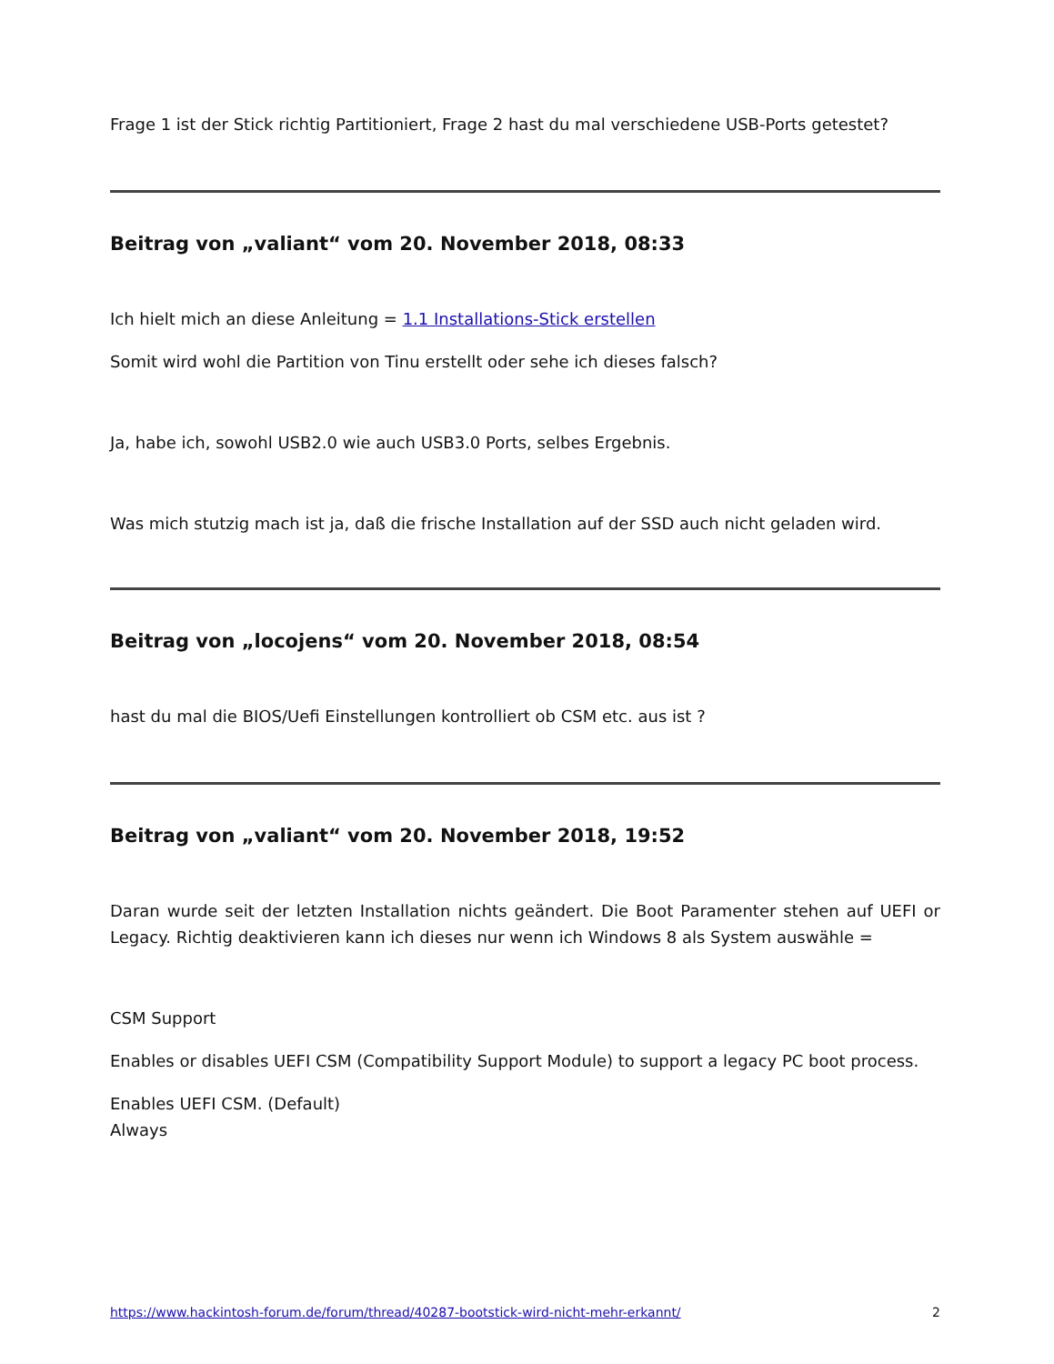Frage 1 ist der Stick richtig Partitioniert, Frage 2 hast du mal verschiedene USB-Ports getestet?
Beitrag von „valiant“ vom 20. November 2018, 08:33
Ich hielt mich an diese Anleitung = 1.1 Installations-Stick erstellen
Somit wird wohl die Partition von Tinu erstellt oder sehe ich dieses falsch?
Ja, habe ich, sowohl USB2.0 wie auch USB3.0 Ports, selbes Ergebnis.
Was mich stutzig mach ist ja, daß die frische Installation auf der SSD auch nicht geladen wird.
Beitrag von „locojens“ vom 20. November 2018, 08:54
hast du mal die BIOS/Uefi Einstellungen kontrolliert ob CSM etc. aus ist ?
Beitrag von „valiant“ vom 20. November 2018, 19:52
Daran wurde seit der letzten Installation nichts geändert. Die Boot Paramenter stehen auf UEFI or Legacy. Richtig deaktivieren kann ich dieses nur wenn ich Windows 8 als System auswähle =
CSM Support
Enables or disables UEFI CSM (Compatibility Support Module) to support a legacy PC boot process.
Enables UEFI CSM. (Default)
Always
https://www.hackintosh-forum.de/forum/thread/40287-bootstick-wird-nicht-mehr-erkannt/ 2